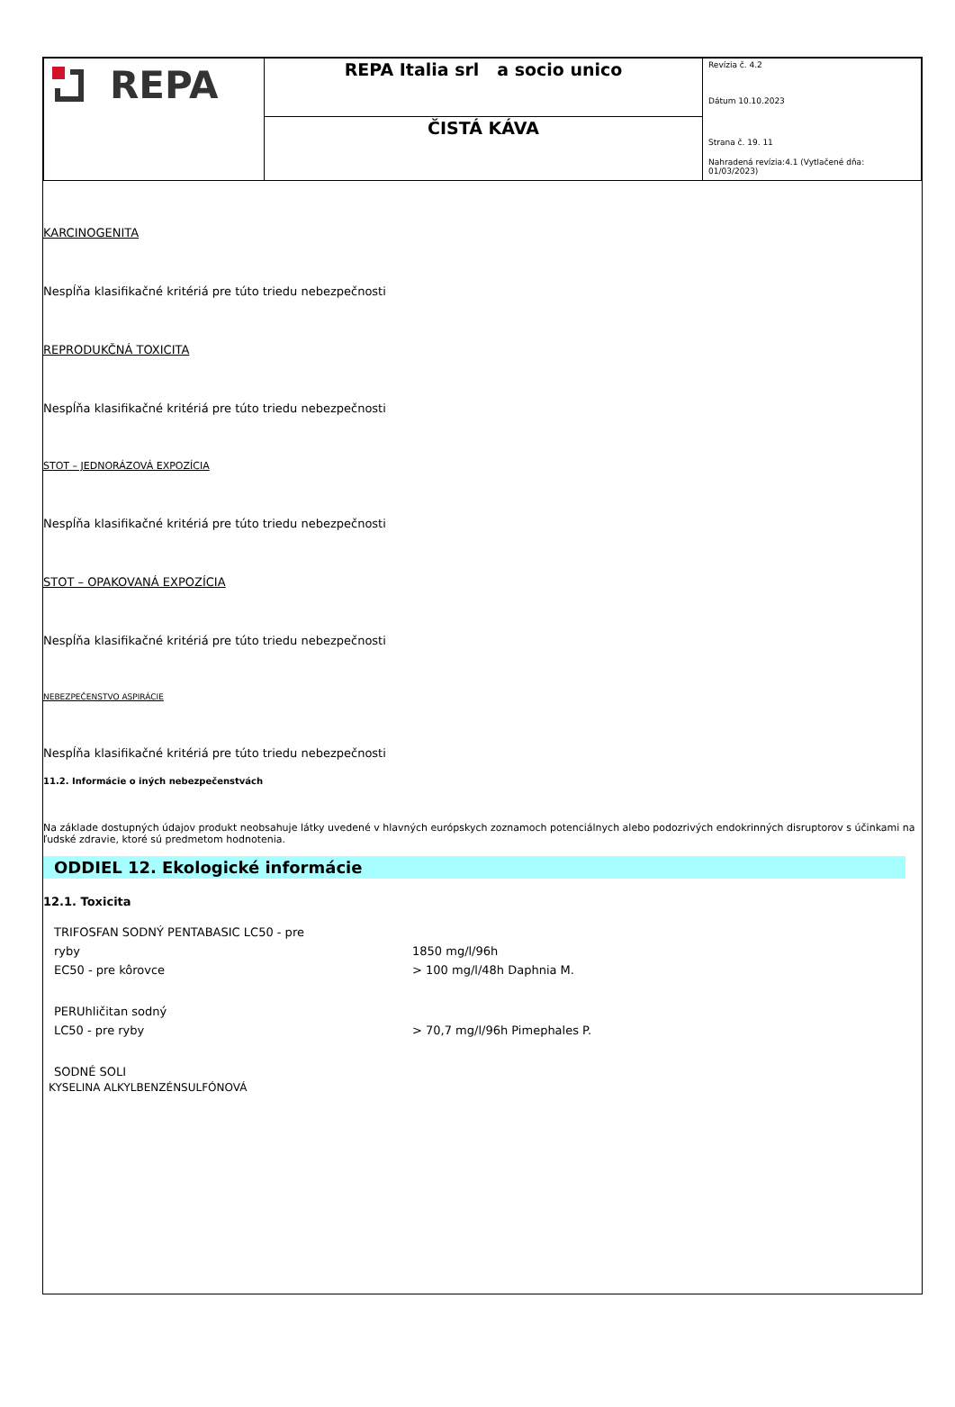| REPA | REPA Italia srl a socio unico | Revízia č. 4.2 Dátum 10.10.2023 Strana č. 19. 11 Nahradená revízia:4.1 (Vytlačené dňa: 01/03/2023) |
| | ČISTÁ KÁVA | |
KARCINOGENITA
Nespĺňa klasifikačné kritériá pre túto triedu nebezpečnosti
REPRODUKČNÁ TOXICITA
Nespĺňa klasifikačné kritériá pre túto triedu nebezpečnosti
STOT – JEDNORÁZOVÁ EXPOZÍCIA
Nespĺňa klasifikačné kritériá pre túto triedu nebezpečnosti
STOT – OPAKOVANÁ EXPOZÍCIA
Nespĺňa klasifikačné kritériá pre túto triedu nebezpečnosti
NEBEZPEČENSTVO ASPIRÁCIE
Nespĺňa klasifikačné kritériá pre túto triedu nebezpečnosti
11.2. Informácie o iných nebezpečenstvách
Na základe dostupných údajov produkt neobsahuje látky uvedené v hlavných európskych zoznamoch potenciálnych alebo podozrivých endokrinných disruptorov s účinkami na ľudské zdravie, ktoré sú predmetom hodnotenia.
ODDIEL 12. Ekologické informácie
12.1. Toxicita
| TRIFOSFAN SODNÝ PENTABASIC LC50 - pre | |
| ryby | 1850 mg/l/96h |
| EC50 - pre kôrovce | > 100 mg/l/48h Daphnia M. |
| PERUhličitan sodný | |
| LC50 - pre ryby | > 70,7 mg/l/96h Pimephales P. |
| SODNÉ SOLI | |
KYSELINA ALKYLBENZÉNSULFÓNOVÁ